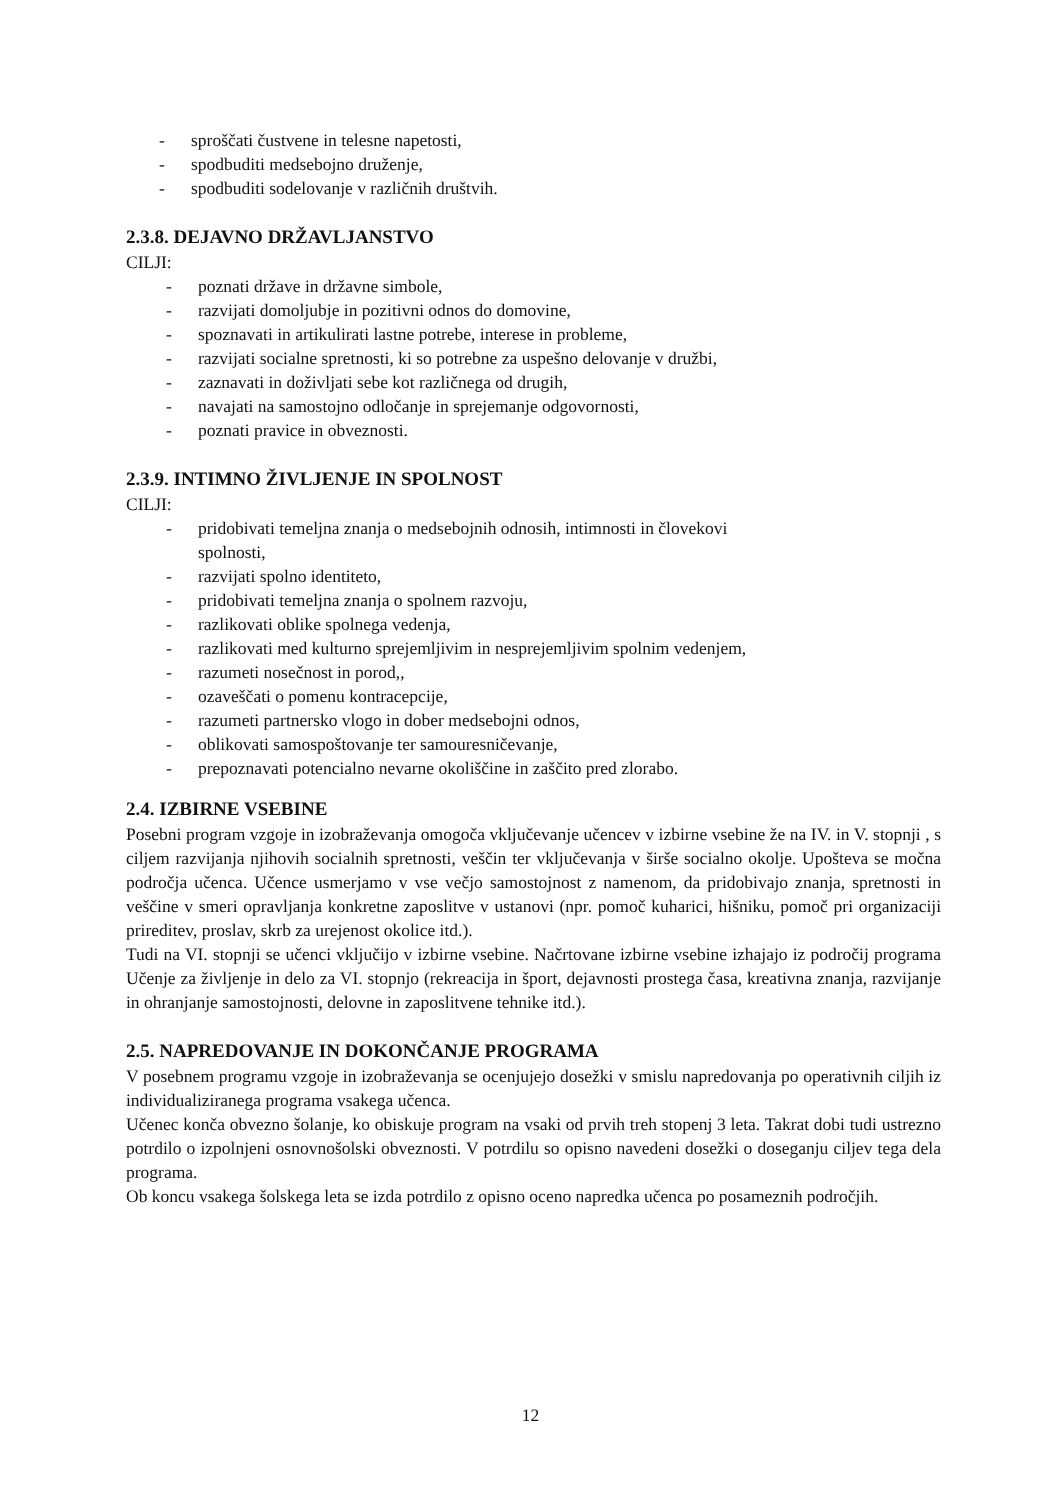- sproščati čustvene in telesne napetosti,
- spodbuditi medsebojno druženje,
- spodbuditi sodelovanje v različnih društvih.
2.3.8. DEJAVNO DRŽAVLJANSTVO
CILJI:
- poznati države in državne simbole,
- razvijati domoljubje in pozitivni odnos do domovine,
- spoznavati in artikulirati lastne potrebe, interese in probleme,
- razvijati socialne spretnosti, ki so potrebne za uspešno delovanje v družbi,
- zaznavati in doživljati sebe kot različnega od drugih,
- navajati na samostojno odločanje in sprejemanje odgovornosti,
- poznati pravice in obveznosti.
2.3.9. INTIMNO ŽIVLJENJE IN SPOLNOST
CILJI:
- pridobivati temeljna znanja o medsebojnih odnosih, intimnosti in človekovi
spolnosti,
- razvijati spolno identiteto,
- pridobivati temeljna znanja o spolnem razvoju,
- razlikovati oblike spolnega vedenja,
- razlikovati med kulturno sprejemljivim in nesprejemljivim spolnim vedenjem,
- razumeti nosečnost in porod,,
- ozaveščati o pomenu kontracepcije,
- razumeti partnersko vlogo in dober medsebojni odnos,
- oblikovati samospoštovanje ter samouresničevanje,
- prepoznavati potencialno nevarne okoliščine in zaščito pred zlorabo.
2.4. IZBIRNE VSEBINE
Posebni program vzgoje in izobraževanja omogoča vključevanje učencev v izbirne vsebine že na IV. in V. stopnji , s ciljem razvijanja njihovih socialnih spretnosti, veščin ter vključevanja v širše socialno okolje. Upošteva se močna področja učenca. Učence usmerjamo v vse večjo samostojnost z namenom, da pridobivajo znanja, spretnosti in veščine v smeri opravljanja konkretne zaposlitve v ustanovi (npr. pomoč kuharici, hišniku, pomoč pri organizaciji prireditev, proslav, skrb za urejenost okolice itd.).
Tudi na VI. stopnji se učenci vključijo v izbirne vsebine. Načrtovane izbirne vsebine izhajajo iz področij programa Učenje za življenje in delo za VI. stopnjo (rekreacija in šport, dejavnosti prostega časa, kreativna znanja, razvijanje in ohranjanje samostojnosti, delovne in zaposlitvene tehnike itd.).
2.5. NAPREDOVANJE IN DOKONČANJE PROGRAMA
V posebnem programu vzgoje in izobraževanja se ocenjujejo dosežki v smislu napredovanja po operativnih ciljih iz individualiziranega programa vsakega učenca.
Učenec konča obvezno šolanje, ko obiskuje program na vsaki od prvih treh stopenj 3 leta. Takrat dobi tudi ustrezno potrdilo o izpolnjeni osnovnošolski obveznosti. V potrdilu so opisno navedeni dosežki o doseganju ciljev tega dela programa.
Ob koncu vsakega šolskega leta se izda potrdilo z opisno oceno napredka učenca po posameznih področjih.
12